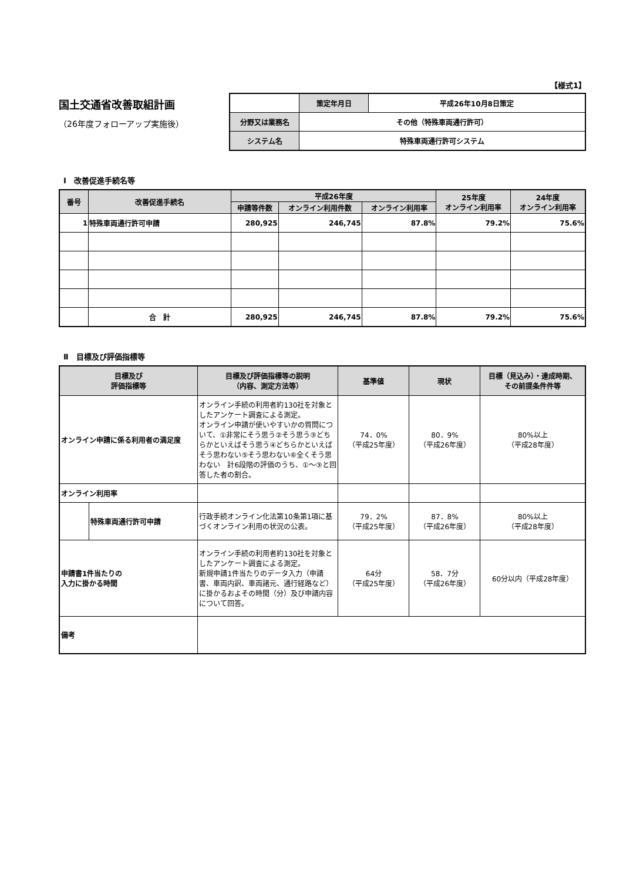【様式1】
国土交通省改善取組計画
（26年度フォローアップ実施後）
| | 策定年月日 | 平成26年10月8日策定 |
| 分野又は業務名 | その他（特殊車両通行許可） | |
| システム名 | 特殊車両通行許可システム | |
Ⅰ　改善促進手続名等
| 番号 | 改善促進手続名 | 平成26年度 | | | 25年度 オンライン利用率 | 24年度 オンライン利用率 |
| --- | --- | --- | --- | --- | --- | --- |
| | | 申請等件数 | オンライン利用件数 | オンライン利用率 | | |
| 1 | 特殊車両通行許可申請 | 280,925 | 246,745 | 87.8% | 79.2% | 75.6% |
| | 合 計 | 280,925 | 246,745 | 87.8% | 79.2% | 75.6% |
Ⅱ　目標及び評価指標等
| 目標及び 評価指標等 | | 目標及び評価指標等の説明 （内容、測定方法等） | 基準値 | 現状 | 目標（見込み）・達成時期、 その前提条件件等 |
| --- | --- | --- | --- | --- | --- |
| オンライン申請に係る利用者の満足度 | | オンライン手続の利用者約130社を対象としたアンケート調査による測定。 オンライン申請が使いやすいかの質問について、①非常にそう思う②そう思う③どちらかといえばそう思う④どちらかといえばそう思わない⑤そう思わない⑥全くそう思わない 計6段階の評価のうち、①～③と回答した者の割合。 | 74．0% （平成25年度） | 80．9% （平成26年度） | 80%以上 （平成28年度） |
| オンライン利用率 | | | | | |
| | 特殊車両通行許可申請 | 行政手続オンライン化法第10条第1項に基づくオンライン利用の状況の公表。 | 79．2% （平成25年度） | 87．8% （平成26年度） | 80%以上 （平成28年度） |
| 申請書1件当たりの 入力に掛かる時間 | | オンライン手続の利用者約130社を対象としたアンケート調査による測定。 新規申請1件当たりのデータ入力（申請書、車両内訳、車両諸元、通行経路など）に掛かるおよその時間（分）及び申請内容について回答。 | 64分 （平成25年度） | 58．7分 （平成26年度） | 60分以内（平成28年度） |
| 備考 | | | | | |